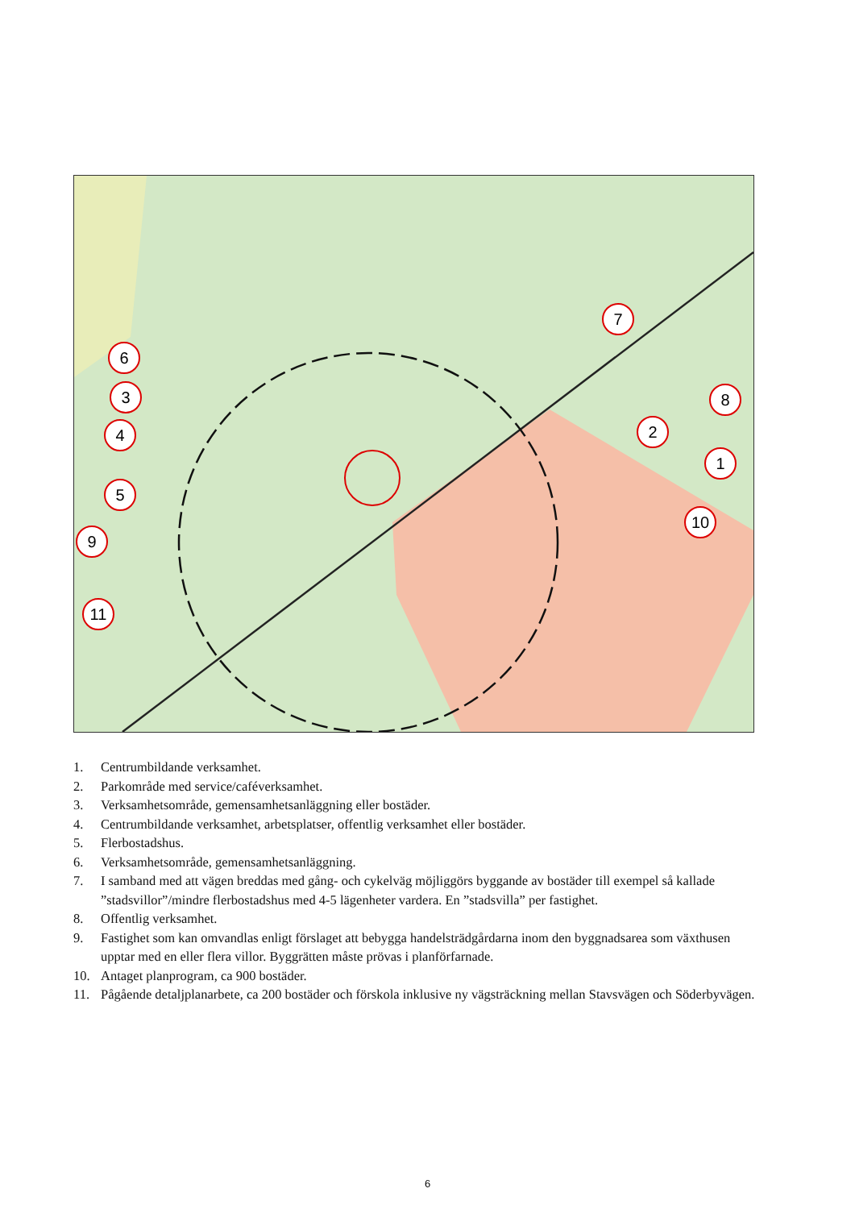6
3
4
5
9
11
7
8
2
1
10
1. Centrumbildande verksamhet.
2. Parkområde med service/caféverksamhet.
3. Verksamhetsområde, gemensamhetsanläggning eller bostäder.
4. Centrumbildande verksamhet, arbetsplatser, offentlig verksamhet eller bostäder.
5. Flerbostadshus.
6. Verksamhetsområde, gemensamhetsanläggning.
7. I samband med att vägen breddas med gång- och cykelväg möjliggörs byggande av bostäder till exempel så kallade ”stadsvillor”/mindre flerbostadshus med 4-5 lägenheter vardera. En ”stadsvilla” per fastighet.
8. Offentlig verksamhet.
9. Fastighet som kan omvandlas enligt förslaget att bebygga handelsträdgårdarna inom den byggnadsarea som växthusen upptar med en eller flera villor. Byggrätten måste prövas i planförfarnade.
10. Antaget planprogram, ca 900 bostäder.
11. Pågående detaljplanarbete, ca 200 bostäder och förskola inklusive ny vägsträckning mellan Stavsvägen och Söderbyvägen.
6